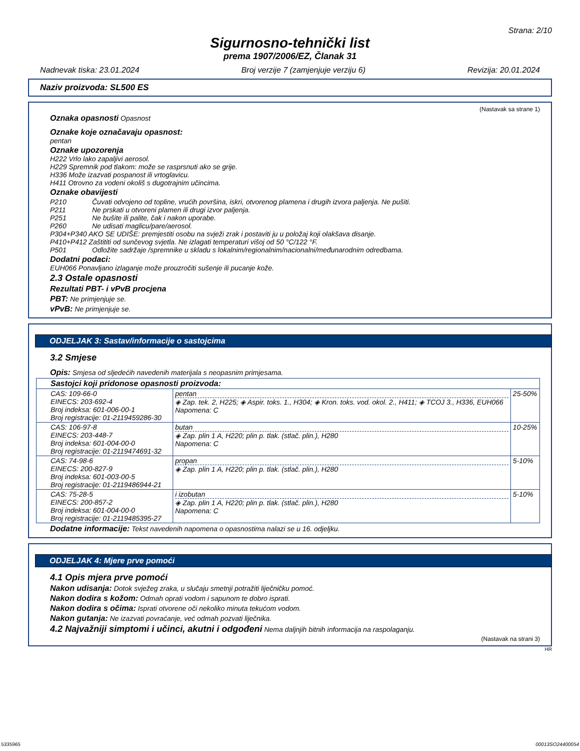Strana: 2/10
Sigurnosno-tehnički list
prema 1907/2006/EZ, Članak 31
Nadnevak tiska: 23.01.2024 Broj verzije 7 (zamjenjuje verziju 6) Revizija: 20.01.2024
Naziv proizvoda: SL500 ES
(Nastavak sa strane 1)
Oznaka opasnosti Opasnost
Oznake koje označavaju opasnost:
pentan
Oznake upozorenja
H222 Vrlo lako zapaljivi aerosol.
H229 Spremnik pod tlakom: može se rasprsnuti ako se grije.
H336 Može izazvati pospanost ili vrtoglavicu.
H411 Otrovno za vodeni okoliš s dugotrajnim učincima.
Oznake obavijesti
| P210 | Čuvati odvojeno od topline, vrućih površina, iskri, otvorenog plamena i drugih izvora paljenja. Ne pušiti. |
| P211 | Ne prskati u otvoreni plamen ili drugi izvor paljenja. |
| P251 | Ne bušite ili palite, čak i nakon uporabe. |
| P260 | Ne udisati maglicu/pare/aerosol. |
| P304+P340 AKO SE UDIŠE: premjestiti osobu na svježi zrak i postaviti ju u položaj koji olakšava disanje. | |
| P410+P412 Zaštititi od sunčevog svjetla. Ne izlagati temperaturi višoj od 50 °C/122 °F. | |
| P501 | Odložite sadržaje /spremnike u skladu s lokalnim/regionalnim/nacionalni/međunarodnim odredbama. |
Dodatni podaci:
EUH066 Ponavljano izlaganje može prouzročiti sušenje ili pucanje kože.
2.3 Ostale opasnosti
Rezultati PBT- i vPvB procjena
PBT: Ne primjenjuje se.
vPvB: Ne primjenjuje se.
ODJELJAK 3: Sastav/informacije o sastojcima
3.2 Smjese
Opis: Smjesa od sljedećih navedenih materijala s neopasnim primjesama.
| Sastojci koji pridonose opasnosti proizvoda: | | |
| CAS: 109-66-0 EINECS: 203-692-4 Broj indeksa: 601-006-00-1 Broj registracije: 01-2119459286-30 | pentan ◈ Zap. tek. 2, H225; ◈ Aspir. toks. 1., H304; ◈ Kron. toks. vod. okol. 2., H411; ◈ TCOJ 3., H336, EUH066 Napomena: C | 25-50% |
| CAS: 106-97-8 EINECS: 203-448-7 Broj indeksa: 601-004-00-0 Broj registracije: 01-2119474691-32 | butan ◈ Zap. plin 1 A, H220; plin p. tlak. (stlač. plin.), H280 Napomena: C | 10-25% |
| CAS: 74-98-6 EINECS: 200-827-9 Broj indeksa: 601-003-00-5 Broj registracije: 01-2119486944-21 | propan ◈ Zap. plin 1 A, H220; plin p. tlak. (stlač. plin.), H280 | 5-10% |
| CAS: 75-28-5 EINECS: 200-857-2 Broj indeksa: 601-004-00-0 Broj registracije: 01-2119485395-27 | i izobutan ◈ Zap. plin 1 A, H220; plin p. tlak. (stlač. plin.), H280 Napomena: C | 5-10% |
Dodatne informacije: Tekst navedenih napomena o opasnostima nalazi se u 16. odjeljku.
ODJELJAK 4: Mjere prve pomoći
4.1 Opis mjera prve pomoći
Nakon udisanja: Dotok svježeg zraka, u slučaju smetnji potražiti liječničku pomoć.
Nakon dodira s kožom: Odmah oprati vodom i sapunom te dobro isprati.
Nakon dodira s očima: Isprati otvorene oči nekoliko minuta tekućom vodom.
Nakon gutanja: Ne izazvati povraćanje, već odmah pozvati liječnika.
4.2 Najvažniji simptomi i učinci, akutni i odgođeni Nema daljnjih bitnih informacija na raspolaganju.
(Nastavak na strani 3)
HR
5335965 00013SO24400054